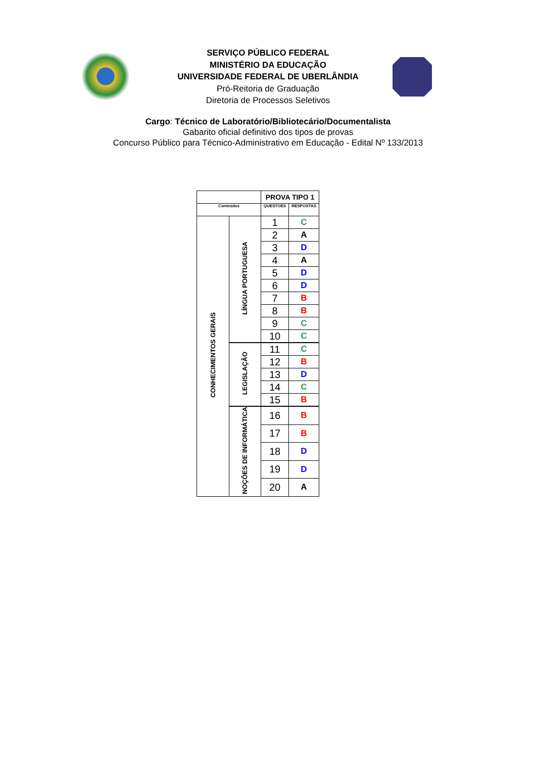SERVIÇO PÚBLICO FEDERAL
MINISTÉRIO DA EDUCAÇÃO
UNIVERSIDADE FEDERAL DE UBERLÂNDIA
Pró-Reitoria de Graduação
Diretoria de Processos Seletivos
Cargo: Técnico de Laboratório/Bibliotecário/Documentalista
Gabarito oficial definitivo dos tipos de provas
Concurso Público para Técnico-Administrativo em Educação - Edital Nº 133/2013
| | | PROVA TIPO 1 | |
| --- | --- | --- | --- |
| Conteúdos | | QUESTOES | RESPOSTAS |
| CONHECIMENTOS GERAIS | LÍNGUA PORTUGUESA | 1 | C |
| | | 2 | A |
| | | 3 | D |
| | | 4 | A |
| | | 5 | D |
| | | 6 | D |
| | | 7 | B |
| | | 8 | B |
| | | 9 | C |
| | | 10 | C |
| | LEGISLAÇÃO | 11 | C |
| | | 12 | B |
| | | 13 | D |
| | | 14 | C |
| | | 15 | B |
| | NOÇÕES DE INFORMÁTICA | 16 | B |
| | | 17 | B |
| | | 18 | D |
| | | 19 | D |
| | | 20 | A |